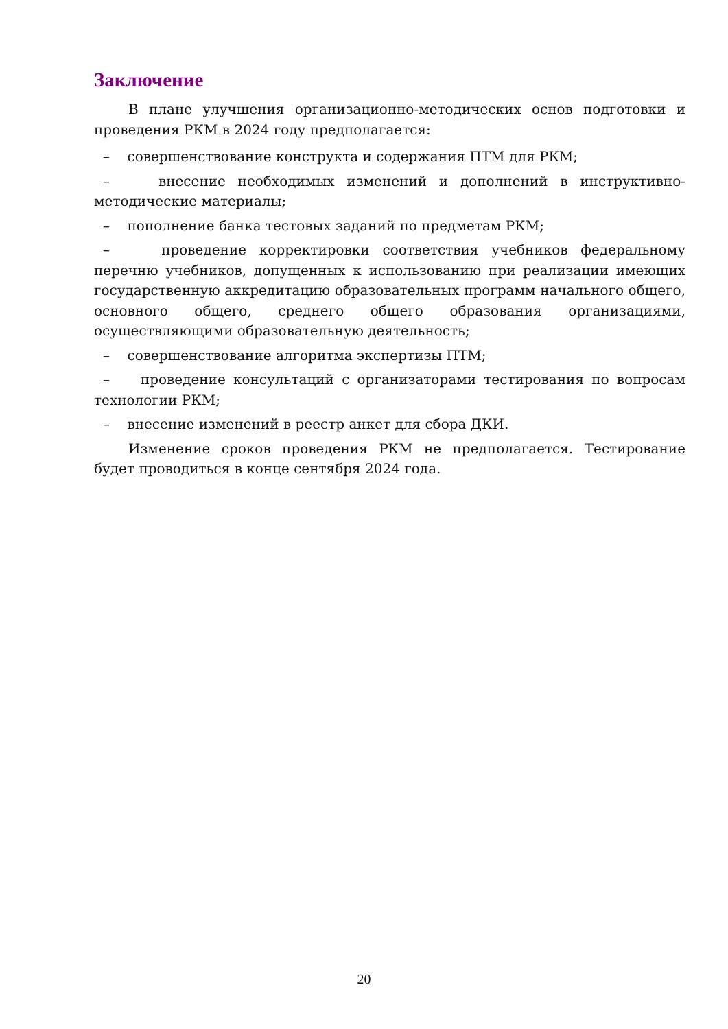Заключение
В плане улучшения организационно-методических основ подготовки и проведения РКМ в 2024 году предполагается:
– совершенствование конструкта и содержания ПТМ для РКМ;
– внесение необходимых изменений и дополнений в инструктивно-методические материалы;
– пополнение банка тестовых заданий по предметам РКМ;
– проведение корректировки соответствия учебников федеральному перечню учебников, допущенных к использованию при реализации имеющих государственную аккредитацию образовательных программ начального общего, основного общего, среднего общего образования организациями, осуществляющими образовательную деятельность;
– совершенствование алгоритма экспертизы ПТМ;
– проведение консультаций с организаторами тестирования по вопросам технологии РКМ;
– внесение изменений в реестр анкет для сбора ДКИ.
Изменение сроков проведения РКМ не предполагается. Тестирование будет проводиться в конце сентября 2024 года.
20